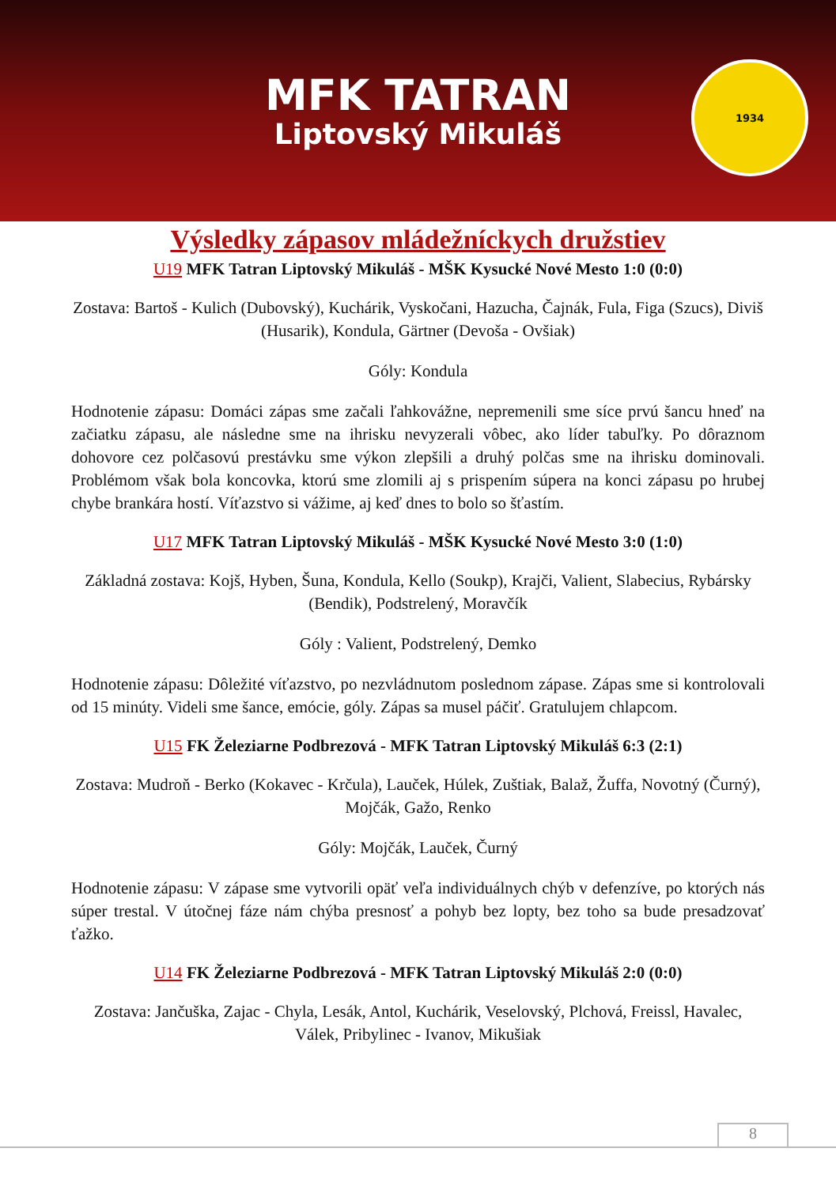MFK TATRAN
Liptovský Mikuláš
1934
Výsledky zápasov mládežníckych družstiev
U19 MFK Tatran Liptovský Mikuláš - MŠK Kysucké Nové Mesto 1:0 (0:0)
Zostava: Bartoš - Kulich (Dubovský), Kuchárik, Vyskočani, Hazucha, Čajnák, Fula, Figa (Szucs), Diviš (Husarik), Kondula, Gärtner (Devoša - Ovšiak)
Góly: Kondula
Hodnotenie zápasu: Domáci zápas sme začali ľahkovážne, nepremenili sme síce prvú šancu hneď na začiatku zápasu, ale následne sme na ihrisku nevyzerali vôbec, ako líder tabuľky. Po dôraznom dohovore cez polčasovú prestávku sme výkon zlepšili a druhý polčas sme na ihrisku dominovali. Problémom však bola koncovka, ktorú sme zlomili aj s prispením súpera na konci zápasu po hrubej chybe brankára hostí. Víťazstvo si vážime, aj keď dnes to bolo so šťastím.
U17 MFK Tatran Liptovský Mikuláš - MŠK Kysucké Nové Mesto 3:0 (1:0)
Základná zostava: Kojš, Hyben, Šuna, Kondula, Kello (Soukp), Krajči, Valient, Slabecius, Rybársky (Bendik), Podstrelený, Moravčík
Góly : Valient, Podstrelený, Demko
Hodnotenie zápasu: Dôležité víťazstvo, po nezvládnutom poslednom zápase. Zápas sme si kontrolovali od 15 minúty. Videli sme šance, emócie, góly. Zápas sa musel páčiť. Gratulujem chlapcom.
U15 FK Železiarne Podbrezová - MFK Tatran Liptovský Mikuláš 6:3 (2:1)
Zostava: Mudroň - Berko (Kokavec - Krčula), Lauček, Húlek, Zuštiak, Balaž, Žuffa, Novotný (Čurný), Mojčák, Gažo, Renko
Góly: Mojčák, Lauček, Čurný
Hodnotenie zápasu: V zápase sme vytvorili opäť veľa individuálnych chýb v defenzíve, po ktorých nás súper trestal. V útočnej fáze nám chýba presnosť a pohyb bez lopty, bez toho sa bude presadzovať ťažko.
U14 FK Železiarne Podbrezová - MFK Tatran Liptovský Mikuláš 2:0 (0:0)
Zostava: Jančuška, Zajac - Chyla, Lesák, Antol, Kuchárik, Veselovský, Plchová, Freissl, Havalec, Válek, Pribylinec - Ivanov, Mikušiak
8